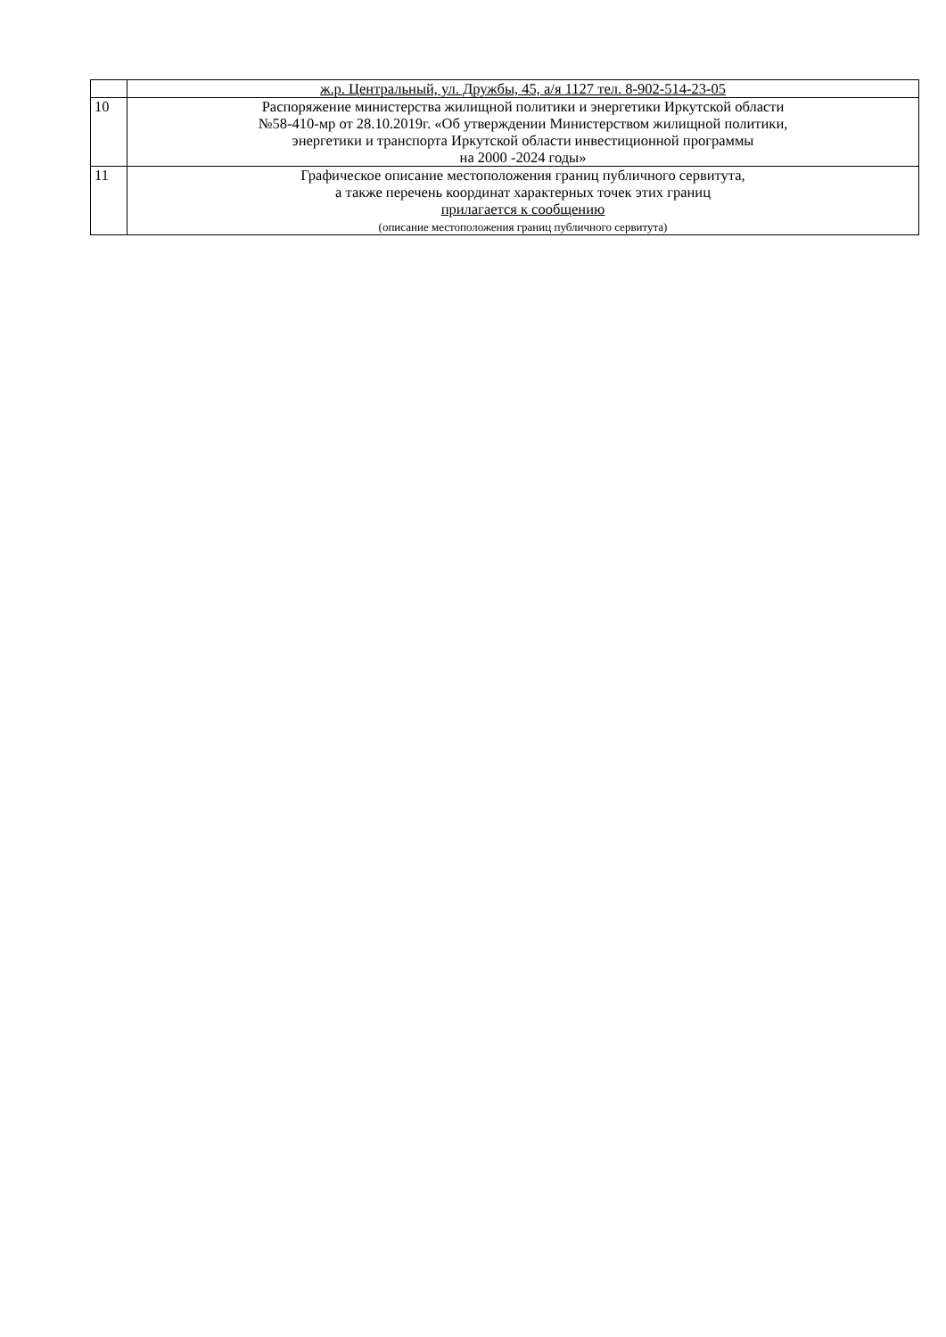| | ж.р. Центральный, ул. Дружбы, 45, а/я 1127 тел. 8-902-514-23-05 |
| 10 | Распоряжение министерства жилищной политики и энергетики Иркутской области №58-410-мр от 28.10.2019г. «Об утверждении Министерством жилищной политики, энергетики и транспорта Иркутской области инвестиционной программы на 2000 -2024 годы» |
| 11 | Графическое описание местоположения границ публичного сервитута, а также перечень координат характерных точек этих границ прилагается к сообщению (описание местоположения границ публичного сервитута) |